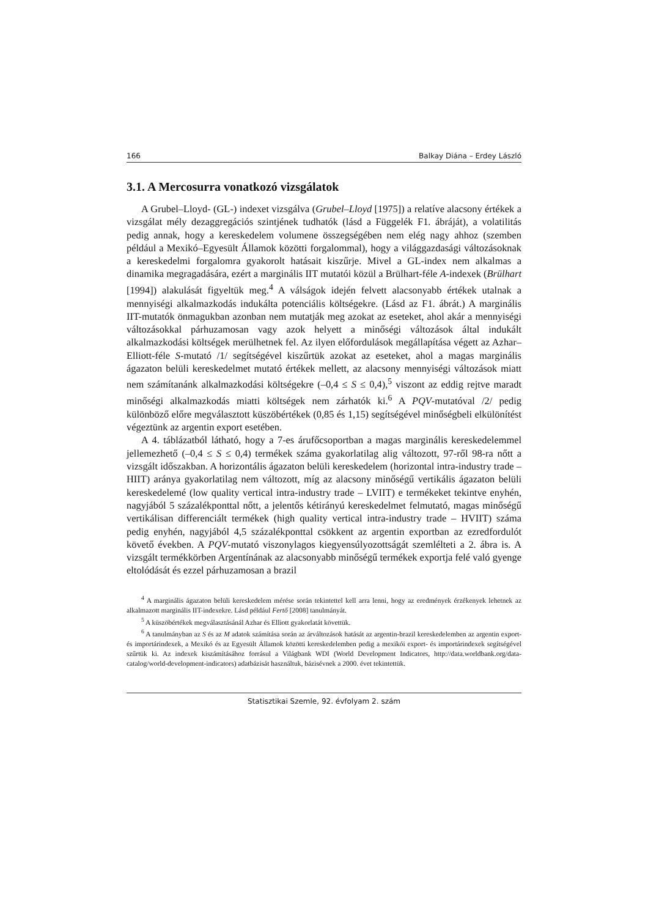166 Balkay Diána – Erdey László
3.1. A Mercosurra vonatkozó vizsgálatok
A Grubel–Lloyd- (GL-) indexet vizsgálva (Grubel–Lloyd [1975]) a relatíve alacsony értékek a vizsgálat mély dezaggregációs szintjének tudhatók (lásd a Függelék F1. ábráját), a volatilitás pedig annak, hogy a kereskedelem volumene összegségében nem elég nagy ahhoz (szemben például a Mexikó–Egyesült Államok közötti forgalommal), hogy a világgazdasági változásoknak a kereskedelmi forgalomra gyakorolt hatásait kiszűrje. Mivel a GL-index nem alkalmas a dinamika megragadására, ezért a marginális IIT mutatói közül a Brülhart-féle A-indexek (Brülhart [1994]) alakulását figyeltük meg.<sup>4</sup> A válságok idején felvett alacsonyabb értékek utalnak a mennyiségi alkalmazkodás indukálta potenciális költségekre. (Lásd az F1. ábrát.) A marginális IIT-mutatók önmagukban azonban nem mutatják meg azokat az eseteket, ahol akár a mennyiségi változásokkal párhuzamosan vagy azok helyett a minőségi változások által indukált alkalmazkodási költségek merülhetnek fel. Az ilyen előfordulások megállapítása végett az Azhar–Elliott-féle S-mutató /1/ segítségével kiszűrtük azokat az eseteket, ahol a magas marginális ágazaton belüli kereskedelmet mutató értékek mellett, az alacsony mennyiségi változások miatt nem számítanánk alkalmazkodási költségekre (–0,4 ≤ S ≤ 0,4),<sup>5</sup> viszont az eddig rejtve maradt minőségi alkalmazkodás miatti költségek nem zárhatók ki.<sup>6</sup> A PQV-mutatóval /2/ pedig különböző előre megválasztott küszöbértékek (0,85 és 1,15) segítségével minőségbeli elkülönítést végeztünk az argentin export esetében.
A 4. táblázatból látható, hogy a 7-es árufőcsoportban a magas marginális kereskedelemmel jellemezhető (–0,4 ≤ S ≤ 0,4) termékek száma gyakorlatilag alig változott, 97-ről 98-ra nőtt a vizsgált időszakban. A horizontális ágazaton belüli kereskedelem (horizontal intra-industry trade – HIIT) aránya gyakorlatilag nem változott, míg az alacsony minőségű vertikális ágazaton belüli kereskedelemé (low quality vertical intra-industry trade – LVIIT) e termékeket tekintve enyhén, nagyjából 5 százalékponttal nőtt, a jelentős kétirányú kereskedelmet felmutató, magas minőségű vertikálisan differenciált termékek (high quality vertical intra-industry trade – HVIIT) száma pedig enyhén, nagyjából 4,5 százalékponttal csökkent az argentin exportban az ezredfordulót követő években. A PQV-mutató viszonylagos kiegyensúlyozottságát szemlélteti a 2. ábra is. A vizsgált termékkörben Argentínának az alacsonyabb minőségű termékek exportja felé való gyenge eltolódását és ezzel párhuzamosan a brazil
<sup>4</sup> A marginális ágazaton belüli kereskedelem mérése során tekintettel kell arra lenni, hogy az eredmények érzékenyek lehetnek az alkalmazott marginális IIT-indexekre. Lásd például Fertő [2008] tanulmányát.
<sup>5</sup> A küszöbértékek megválasztásánál Azhar és Elliott gyakorlatát követtük.
<sup>6</sup> A tanulmányban az S és az M adatok számítása során az árváltozások hatását az argentin-brazil kereskedelemben az argentin export- és importárindexek, a Mexikó és az Egyesült Államok közötti kereskedelemben pedig a mexikói export- és importárindexek segítségével szűrtük ki. Az indexek kiszámításához forrásul a Világbank WDI (World Development Indicators, http://data.worldbank.org/data-catalog/world-development-indicators) adatbázisát használtuk, bázisévnek a 2000. évet tekintettük.
Statisztikai Szemle, 92. évfolyam 2. szám